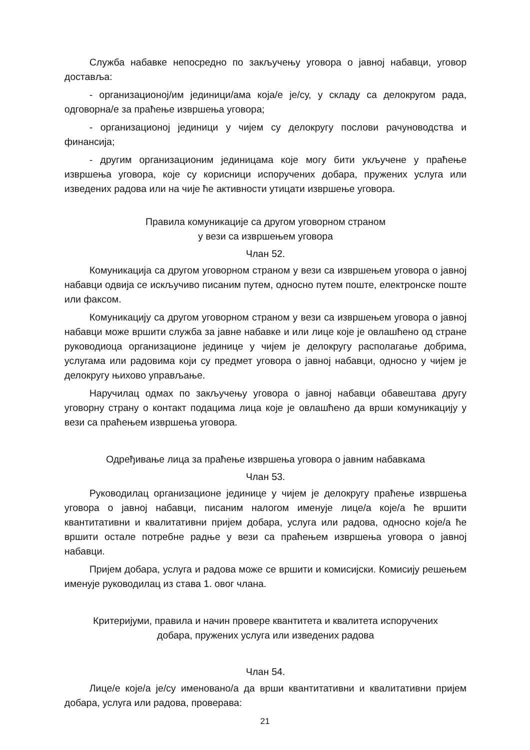Служба набавке непосредно по закључењу уговора о јавној набавци, уговор доставља:
- организационој/им јединици/ама која/е је/су, у складу са делокругом рада, одговорна/е за праћење извршења уговора;
- организационој јединици у чијем су делокругу послови рачуноводства и финансија;
- другим организационим јединицама које могу бити укључене у праћење извршења уговора, које су корисници испоручених добара, пружених услуга или изведених радова или на чије ће активности утицати извршење уговора.
Правила комуникације са другом уговорном страном
у вези са извршењем уговора
Члан 52.
Комуникација са другом уговорном страном у вези са извршењем уговора о јавној набавци одвија се искључиво писаним путем, односно путем поште, електронске поште или факсом.
Комуникацију са другом уговорном страном у вези са извршењем уговора о јавној набавци може вршити служба за јавне набавке и или лице које је овлашћено од стране руководиоца организационе јединице у чијем је делокругу располагање добрима, услугама или радовима који су предмет уговора о јавној набавци, односно у чијем је делокругу њихово управљање.
Наручилац одмах по закључењу уговора о јавној набавци обавештава другу уговорну страну о контакт подацима лица које је овлашћено да врши комуникацију у вези са праћењем извршења уговора.
Одређивање лица за праћење извршења уговора о јавним набавкама
Члан 53.
Руководилац организационе јединице у чијем је делокругу праћење извршења уговора о јавној набавци, писаним налогом именује лице/а које/а ће вршити квантитативни и квалитативни пријем добара, услуга или радова, односно које/а ће вршити остале потребне радње у вези са праћењем извршења уговора о јавној набавци.
Пријем добара, услуга и радова може се вршити и комисијски. Комисију решењем именује руководилац из става 1. овог члана.
Критеријуми, правила и начин провере квантитета и квалитета испоручених
добара, пружених услуга или изведених радова
Члан 54.
Лице/е које/а је/су именовано/а да врши квантитативни и квалитативни пријем добара, услуга или радова, проверава:
21